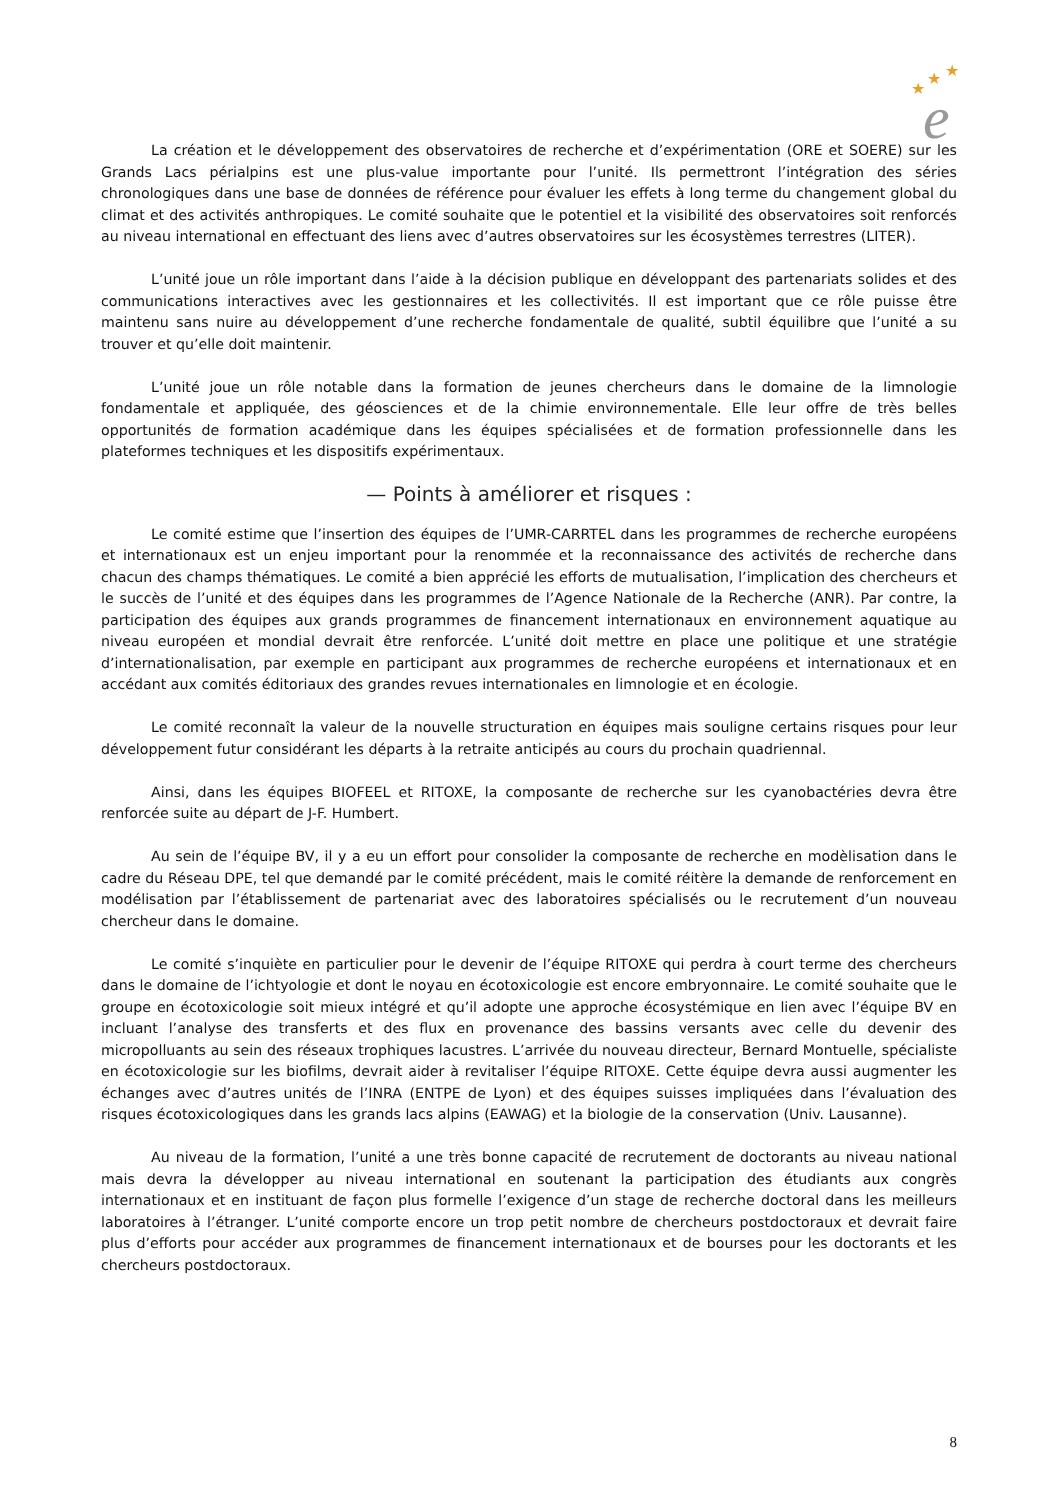★
★
★
e
La création et le développement des observatoires de recherche et d’expérimentation (ORE et SOERE) sur les Grands Lacs périalpins est une plus-value importante pour l’unité. Ils permettront l’intégration des séries chronologiques dans une base de données de référence pour évaluer les effets à long terme du changement global du climat et des activités anthropiques. Le comité souhaite que le potentiel et la visibilité des observatoires soit renforcés au niveau international en effectuant des liens avec d’autres observatoires sur les écosystèmes terrestres (LITER).
L’unité joue un rôle important dans l’aide à la décision publique en développant des partenariats solides et des communications interactives avec les gestionnaires et les collectivités. Il est important que ce rôle puisse être maintenu sans nuire au développement d’une recherche fondamentale de qualité, subtil équilibre que l’unité a su trouver et qu’elle doit maintenir.
L’unité joue un rôle notable dans la formation de jeunes chercheurs dans le domaine de la limnologie fondamentale et appliquée, des géosciences et de la chimie environnementale. Elle leur offre de très belles opportunités de formation académique dans les équipes spécialisées et de formation professionnelle dans les plateformes techniques et les dispositifs expérimentaux.
— Points à améliorer et risques :
Le comité estime que l’insertion des équipes de l’UMR-CARRTEL dans les programmes de recherche européens et internationaux est un enjeu important pour la renommée et la reconnaissance des activités de recherche dans chacun des champs thématiques. Le comité a bien apprécié les efforts de mutualisation, l’implication des chercheurs et le succès de l’unité et des équipes dans les programmes de l’Agence Nationale de la Recherche (ANR). Par contre, la participation des équipes aux grands programmes de financement internationaux en environnement aquatique au niveau européen et mondial devrait être renforcée. L’unité doit mettre en place une politique et une stratégie d’internationalisation, par exemple en participant aux programmes de recherche européens et internationaux et en accédant aux comités éditoriaux des grandes revues internationales en limnologie et en écologie.
Le comité reconnaît la valeur de la nouvelle structuration en équipes mais souligne certains risques pour leur développement futur considérant les départs à la retraite anticipés au cours du prochain quadriennal.
Ainsi, dans les équipes BIOFEEL et RITOXE, la composante de recherche sur les cyanobactéries devra être renforcée suite au départ de J-F. Humbert.
Au sein de l’équipe BV, il y a eu un effort pour consolider la composante de recherche en modèlisation dans le cadre du Réseau DPE, tel que demandé par le comité précédent, mais le comité réitère la demande de renforcement en modélisation par l’établissement de partenariat avec des laboratoires spécialisés ou le recrutement d’un nouveau chercheur dans le domaine.
Le comité s’inquiète en particulier pour le devenir de l’équipe RITOXE qui perdra à court terme des chercheurs dans le domaine de l’ichtyologie et dont le noyau en écotoxicologie est encore embryonnaire. Le comité souhaite que le groupe en écotoxicologie soit mieux intégré et qu’il adopte une approche écosystémique en lien avec l’équipe BV en incluant l’analyse des transferts et des flux en provenance des bassins versants avec celle du devenir des micropolluants au sein des réseaux trophiques lacustres. L’arrivée du nouveau directeur, Bernard Montuelle, spécialiste en écotoxicologie sur les biofilms, devrait aider à revitaliser l’équipe RITOXE. Cette équipe devra aussi augmenter les échanges avec d’autres unités de l’INRA (ENTPE de Lyon) et des équipes suisses impliquées dans l’évaluation des risques écotoxicologiques dans les grands lacs alpins (EAWAG) et la biologie de la conservation (Univ. Lausanne).
Au niveau de la formation, l’unité a une très bonne capacité de recrutement de doctorants au niveau national mais devra la développer au niveau international en soutenant la participation des étudiants aux congrès internationaux et en instituant de façon plus formelle l’exigence d’un stage de recherche doctoral dans les meilleurs laboratoires à l’étranger. L’unité comporte encore un trop petit nombre de chercheurs postdoctoraux et devrait faire plus d’efforts pour accéder aux programmes de financement internationaux et de bourses pour les doctorants et les chercheurs postdoctoraux.
8